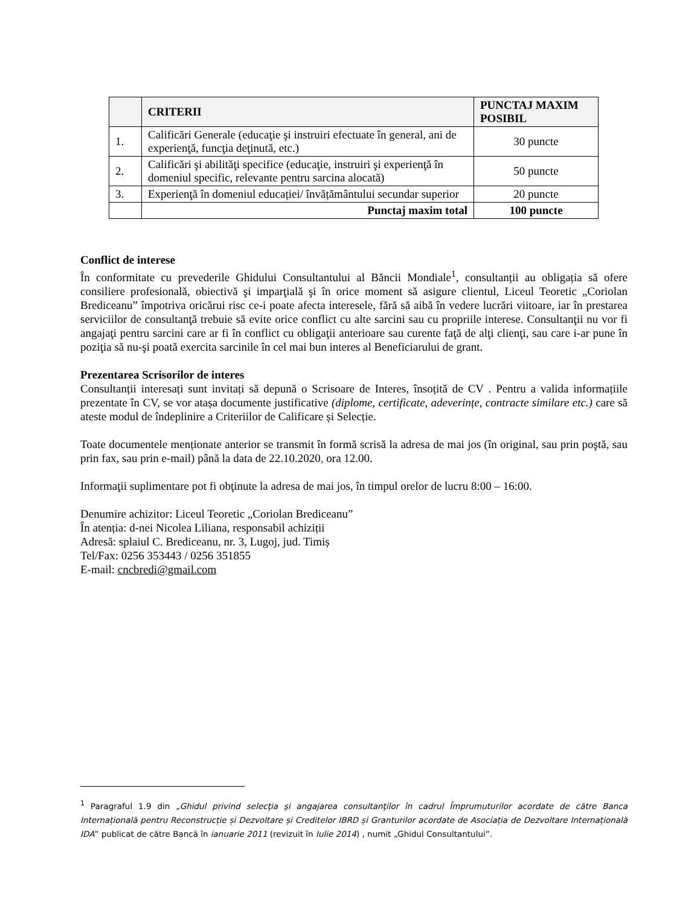| | CRITERII | PUNCTAJ MAXIM POSIBIL |
| --- | --- | --- |
| 1. | Calificări Generale (educaţie şi instruiri efectuate în general, ani de experienţă, funcţia deţinută, etc.) | 30 puncte |
| 2. | Calificări şi abilităţi specifice (educaţie, instruiri şi experienţă în domeniul specific, relevante pentru sarcina alocată) | 50 puncte |
| 3. | Experienţă în domeniul educației/ învățământului secundar superior | 20 puncte |
| | Punctaj maxim total | 100 puncte |
Conflict de interese
În conformitate cu prevederile Ghidului Consultantului al Băncii Mondiale<sup>1</sup>, consultanții au obligația să ofere consiliere profesională, obiectivă şi imparţială şi în orice moment să asigure clientul, Liceul Teoretic „Coriolan Brediceanu” împotriva oricărui risc ce-i poate afecta interesele, fără să aibă în vedere lucrări viitoare, iar în prestarea serviciilor de consultanţă trebuie să evite orice conflict cu alte sarcini sau cu propriile interese. Consultanţii nu vor fi angajaţi pentru sarcini care ar fi în conflict cu obligaţii anterioare sau curente faţă de alţi clienţi, sau care i-ar pune în poziţia să nu-şi poată exercita sarcinile în cel mai bun interes al Beneficiarului de grant.
Prezentarea Scrisorilor de interes
Consultanții interesați sunt invitați să depună o Scrisoare de Interes, însoțită de CV . Pentru a valida informațiile prezentate în CV, se vor atașa documente justificative (diplome, certificate, adeverințe, contracte similare etc.) care să ateste modul de îndeplinire a Criteriilor de Calificare și Selecție.
Toate documentele menționate anterior se transmit în formă scrisă la adresa de mai jos (în original, sau prin poştă, sau prin fax, sau prin e-mail) până la data de 22.10.2020, ora 12.00.
Informaţii suplimentare pot fi obţinute la adresa de mai jos, în timpul orelor de lucru 8:00 – 16:00.
Denumire achizitor: Liceul Teoretic „Coriolan Brediceanu”
În atenția: d-nei Nicolea Liliana, responsabil achiziții
Adresă: splaiul C. Brediceanu, nr. 3, Lugoj, jud. Timiș
Tel/Fax: 0256 353443 / 0256 351855
E-mail: cncbredi@gmail.com
<sup>1</sup> Paragraful 1.9 din „Ghidul privind selecţia şi angajarea consultanţilor în cadrul Împrumuturilor acordate de către Banca Internațională pentru Reconstrucție și Dezvoltare și Creditelor IBRD și Granturilor acordate de Asociația de Dezvoltare Internațională IDA” publicat de către Bancă în ianuarie 2011 (revizuit în Iulie 2014) , numit „Ghidul Consultantului”.